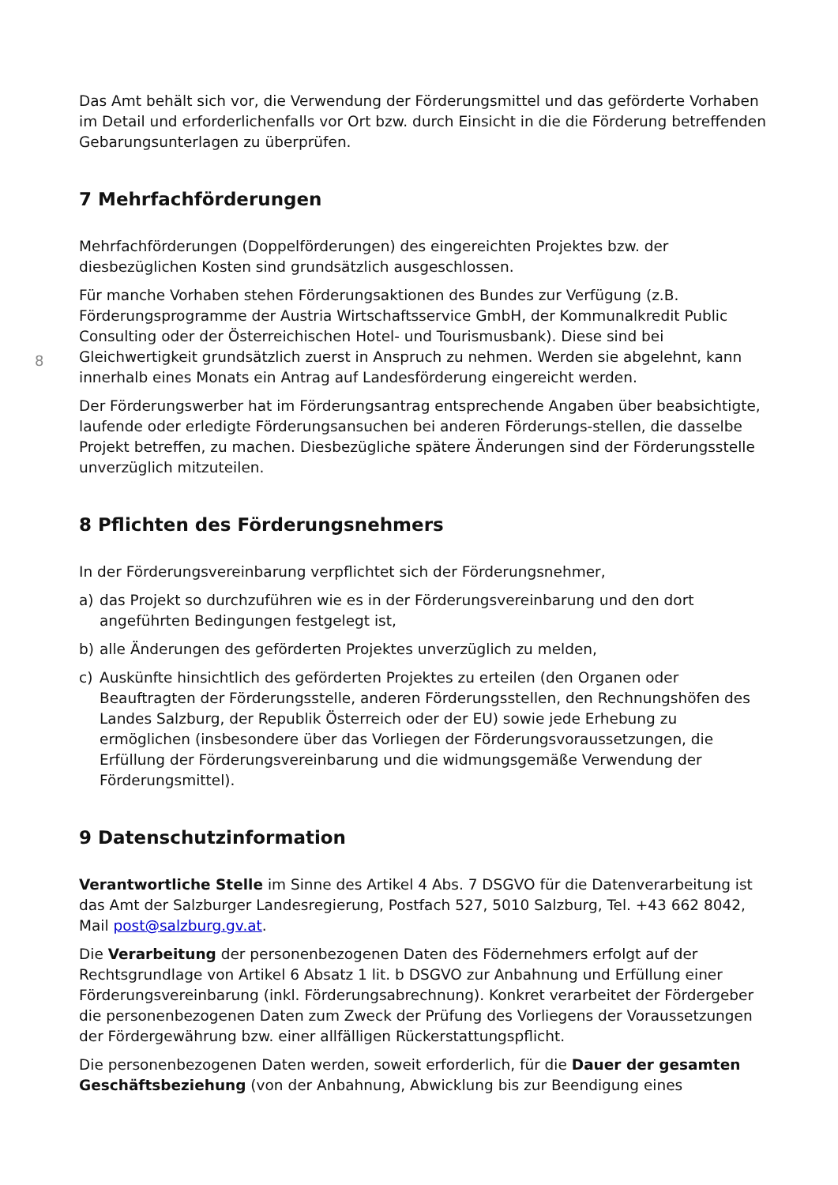8
Das Amt behält sich vor, die Verwendung der Förderungsmittel und das geförderte Vorhaben im Detail und erforderlichenfalls vor Ort bzw. durch Einsicht in die die Förderung betreffenden Gebarungsunterlagen zu überprüfen.
7 Mehrfachförderungen
Mehrfachförderungen (Doppelförderungen) des eingereichten Projektes bzw. der diesbezüglichen Kosten sind grundsätzlich ausgeschlossen.
Für manche Vorhaben stehen Förderungsaktionen des Bundes zur Verfügung (z.B. Förderungsprogramme der Austria Wirtschaftsservice GmbH, der Kommunalkredit Public Consulting oder der Österreichischen Hotel- und Tourismusbank). Diese sind bei Gleichwertigkeit grundsätzlich zuerst in Anspruch zu nehmen. Werden sie abgelehnt, kann innerhalb eines Monats ein Antrag auf Landesförderung eingereicht werden.
Der Förderungswerber hat im Förderungsantrag entsprechende Angaben über beabsichtigte, laufende oder erledigte Förderungsansuchen bei anderen Förderungs-stellen, die dasselbe Projekt betreffen, zu machen. Diesbezügliche spätere Änderungen sind der Förderungsstelle unverzüglich mitzuteilen.
8 Pflichten des Förderungsnehmers
In der Förderungsvereinbarung verpflichtet sich der Förderungsnehmer,
a) das Projekt so durchzuführen wie es in der Förderungsvereinbarung und den dort angeführten Bedingungen festgelegt ist,
b) alle Änderungen des geförderten Projektes unverzüglich zu melden,
c) Auskünfte hinsichtlich des geförderten Projektes zu erteilen (den Organen oder Beauftragten der Förderungsstelle, anderen Förderungsstellen, den Rechnungshöfen des Landes Salzburg, der Republik Österreich oder der EU) sowie jede Erhebung zu ermöglichen (insbesondere über das Vorliegen der Förderungsvoraussetzungen, die Erfüllung der Förderungsvereinbarung und die widmungsgemäße Verwendung der Förderungsmittel).
9 Datenschutzinformation
Verantwortliche Stelle im Sinne des Artikel 4 Abs. 7 DSGVO für die Datenverarbeitung ist das Amt der Salzburger Landesregierung, Postfach 527, 5010 Salzburg, Tel. +43 662 8042, Mail post@salzburg.gv.at.
Die Verarbeitung der personenbezogenen Daten des Födernehmers erfolgt auf der Rechtsgrundlage von Artikel 6 Absatz 1 lit. b DSGVO zur Anbahnung und Erfüllung einer Förderungsvereinbarung (inkl. Förderungsabrechnung). Konkret verarbeitet der Fördergeber die personenbezogenen Daten zum Zweck der Prüfung des Vorliegens der Voraussetzungen der Fördergewährung bzw. einer allfälligen Rückerstattungspflicht.
Die personenbezogenen Daten werden, soweit erforderlich, für die Dauer der gesamten Geschäftsbeziehung (von der Anbahnung, Abwicklung bis zur Beendigung eines